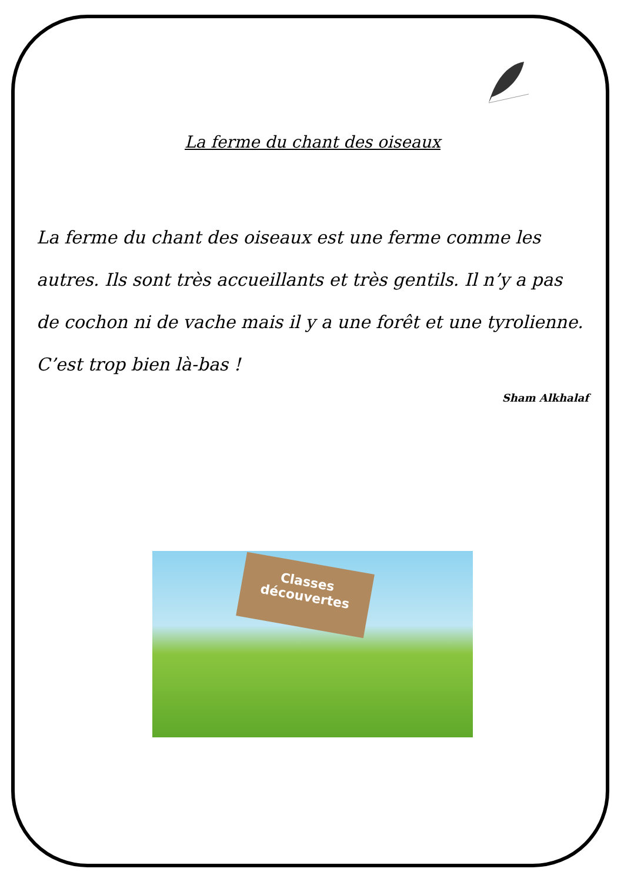La ferme du chant des oiseaux
La ferme du chant des oiseaux est une ferme comme les autres. Ils sont très accueillants et très gentils. Il n’y a pas de cochon ni de vache mais il y a une forêt et une tyrolienne. C’est trop bien là-bas !
Sham Alkhalaf
Classes découvertes